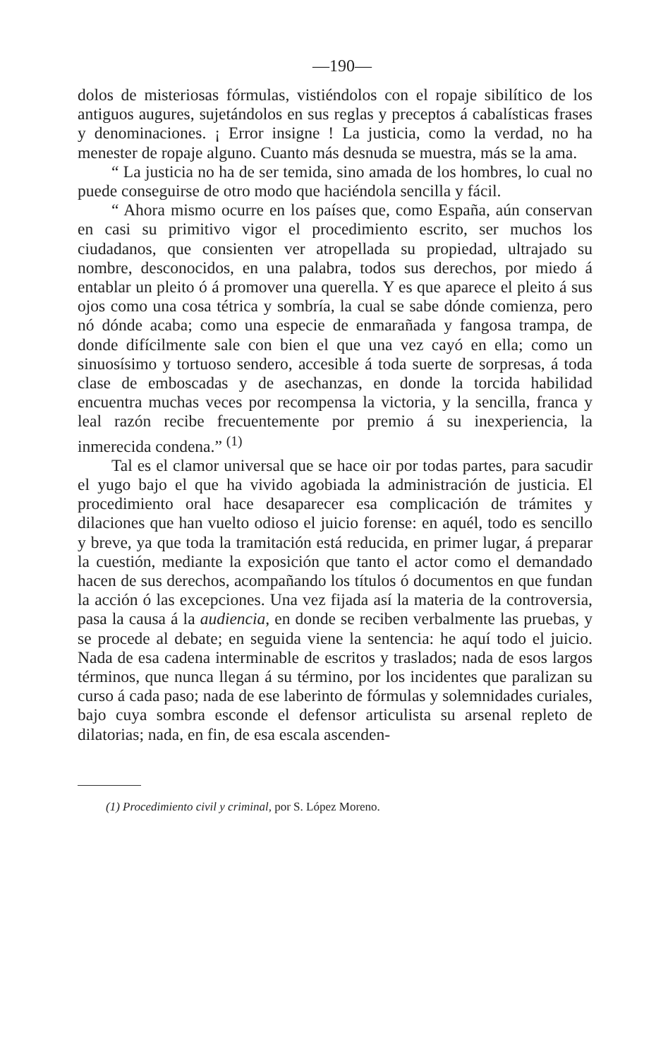—190—
dolos de misteriosas fórmulas, vistiéndolos con el ropaje sibilítico de los antiguos augures, sujetándolos en sus reglas y preceptos á cabalísticas frases y denominaciones. ¡ Error insigne ! La justicia, como la verdad, no ha menester de ropaje alguno. Cuanto más desnuda se muestra, más se la ama.
“ La justicia no ha de ser temida, sino amada de los hombres, lo cual no puede conseguirse de otro modo que haciéndola sencilla y fácil.
“ Ahora mismo ocurre en los países que, como España, aún conservan en casi su primitivo vigor el procedimiento escrito, ser muchos los ciudadanos, que consienten ver atropellada su propiedad, ultrajado su nombre, desconocidos, en una palabra, todos sus derechos, por miedo á entablar un pleito ó á promover una querella. Y es que aparece el pleito á sus ojos como una cosa tétrica y sombría, la cual se sabe dónde comienza, pero nó dónde acaba; como una especie de enmarañada y fangosa trampa, de donde difícilmente sale con bien el que una vez cayó en ella; como un sinuosísimo y tortuoso sendero, accesible á toda suerte de sorpresas, á toda clase de emboscadas y de asechanzas, en donde la torcida habilidad encuentra muchas veces por recompensa la victoria, y la sencilla, franca y leal razón recibe frecuentemente por premio á su inexperiencia, la inmerecida condena.” <sup>(1)</sup>
Tal es el clamor universal que se hace oir por todas partes, para sacudir el yugo bajo el que ha vivido agobiada la administración de justicia. El procedimiento oral hace desaparecer esa complicación de trámites y dilaciones que han vuelto odioso el juicio forense: en aquél, todo es sencillo y breve, ya que toda la tramitación está reducida, en primer lugar, á preparar la cuestión, mediante la exposición que tanto el actor como el demandado hacen de sus derechos, acompañando los títulos ó documentos en que fundan la acción ó las excepciones. Una vez fijada así la materia de la controversia, pasa la causa á la audiencia, en donde se reciben verbalmente las pruebas, y se procede al debate; en seguida viene la sentencia: he aquí todo el juicio. Nada de esa cadena interminable de escritos y traslados; nada de esos largos términos, que nunca llegan á su término, por los incidentes que paralizan su curso á cada paso; nada de ese laberinto de fórmulas y solemnidades curiales, bajo cuya sombra esconde el defensor articulista su arsenal repleto de dilatorias; nada, en fin, de esa escala ascenden-
(1) Procedimiento civil y criminal, por S. López Moreno.